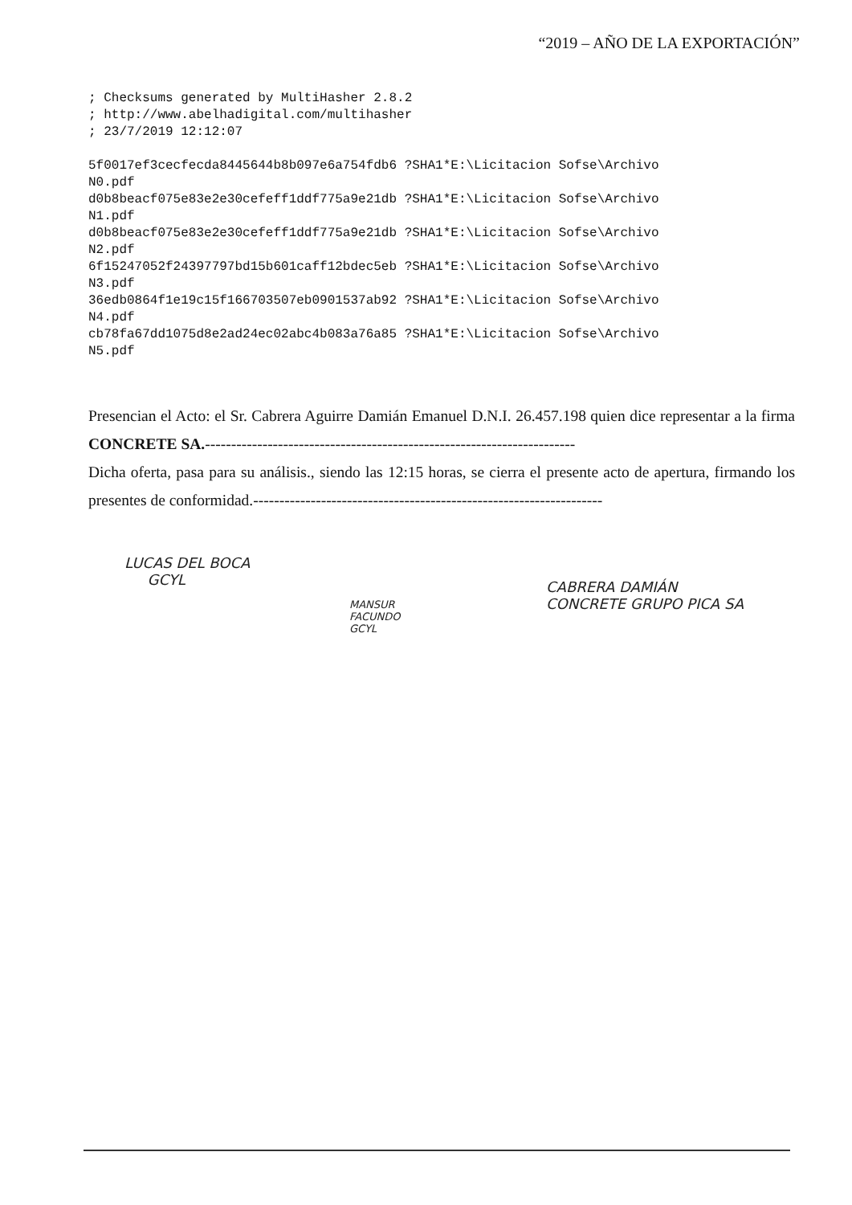“2019 – AÑO DE LA EXPORTACIÓN”
; Checksums generated by MultiHasher 2.8.2 ; http://www.abelhadigital.com/multihasher ; 23/7/2019 12:12:07 5f0017ef3cecfecda8445644b8b097e6a754fdb6 ?SHA1*E:\Licitacion Sofse\Archivo N0.pdf d0b8beacf075e83e2e30cefeff1ddf775a9e21db ?SHA1*E:\Licitacion Sofse\Archivo N1.pdf d0b8beacf075e83e2e30cefeff1ddf775a9e21db ?SHA1*E:\Licitacion Sofse\Archivo N2.pdf 6f15247052f24397797bd15b601caff12bdec5eb ?SHA1*E:\Licitacion Sofse\Archivo N3.pdf 36edb0864f1e19c15f166703507eb0901537ab92 ?SHA1*E:\Licitacion Sofse\Archivo N4.pdf cb78fa67dd1075d8e2ad24ec02abc4b083a76a85 ?SHA1*E:\Licitacion Sofse\Archivo N5.pdf
Presencian el Acto: el Sr. Cabrera Aguirre Damián Emanuel D.N.I. 26.457.198 quien dice representar a la firma CONCRETE SA.-----------------------------------------------------------------------
Dicha oferta, pasa para su análisis., siendo las 12:15 horas, se cierra el presente acto de apertura, firmando los presentes de conformidad.-------------------------------------------------------------------
LUCAS DEL BOCA
GCYL
MANSUR
FACUNDO
GCYL
CABRERA DAMIÁN
CONCRETE GRUPO PICA SA